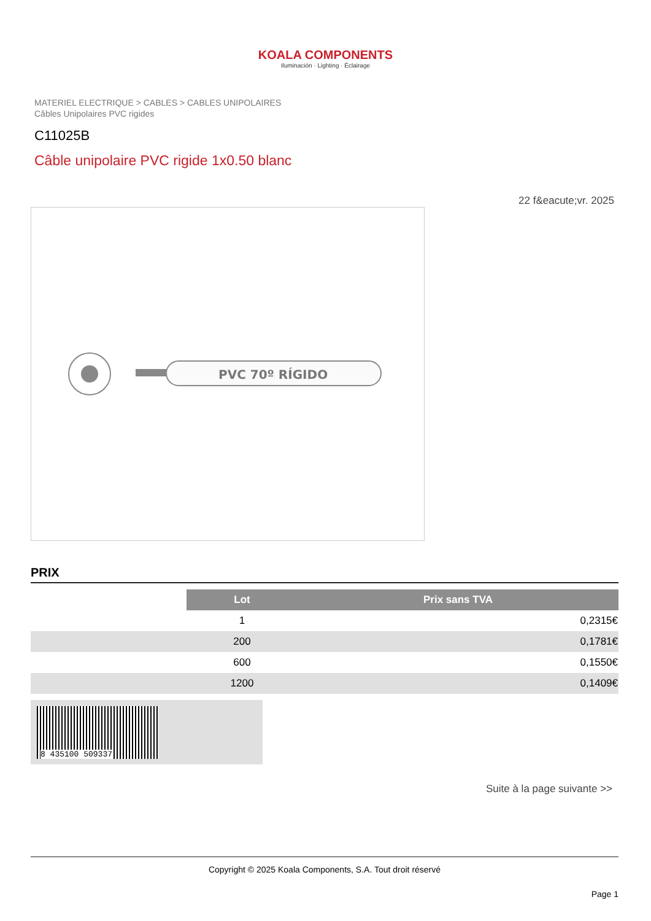KOALA COMPONENTS
Iluminación · Lighting · Éclairage
MATERIEL ELECTRIQUE > CABLES > CABLES UNIPOLAIRES
Câbles Unipolaires PVC rigides
C11025B
Câble unipolaire PVC rigide 1x0.50 blanc
22 f&eacute;vr. 2025
PVC 70º RÍGIDO
PRIX
| | Lot | Prix sans TVA |
| | 1 | 0,2315€ |
| | 200 | 0,1781€ |
| | 600 | 0,1550€ |
| | 1200 | 0,1409€ |
8 435100 509337
Suite à la page suivante >>
Copyright © 2025 Koala Components, S.A. Tout droit réservé
Page 1